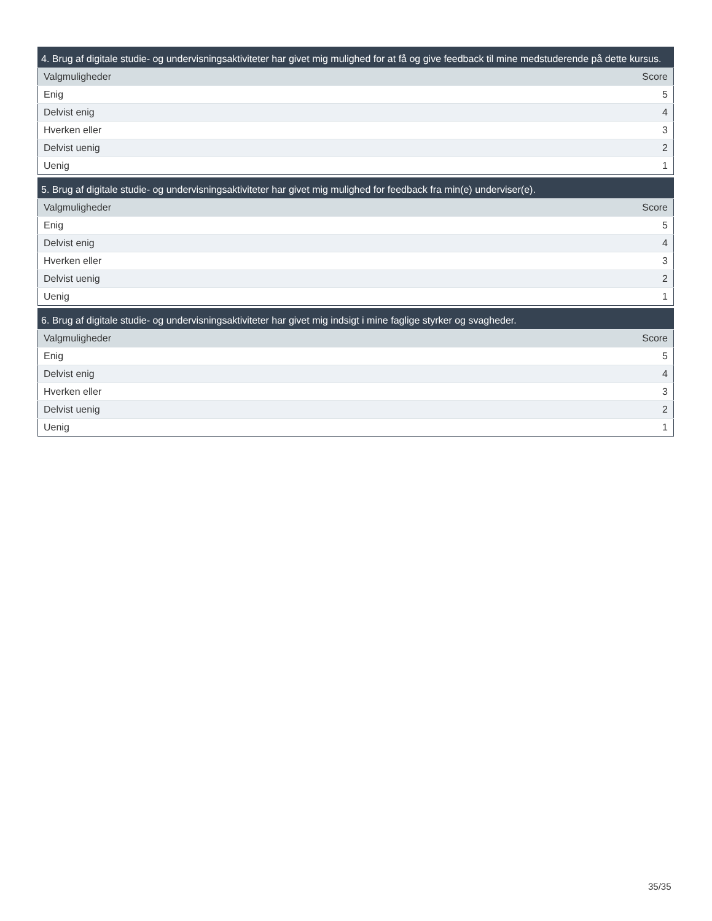| 4. Brug af digitale studie- og undervisningsaktiviteter har givet mig mulighed for at få og give feedback til mine medstuderende på dette kursus. | |
| --- | --- |
| Valgmuligheder | Score |
| Enig | 5 |
| Delvist enig | 4 |
| Hverken eller | 3 |
| Delvist uenig | 2 |
| Uenig | 1 |
| 5. Brug af digitale studie- og undervisningsaktiviteter har givet mig mulighed for feedback fra min(e) underviser(e). | |
| --- | --- |
| Valgmuligheder | Score |
| Enig | 5 |
| Delvist enig | 4 |
| Hverken eller | 3 |
| Delvist uenig | 2 |
| Uenig | 1 |
| 6. Brug af digitale studie- og undervisningsaktiviteter har givet mig indsigt i mine faglige styrker og svagheder. | |
| --- | --- |
| Valgmuligheder | Score |
| Enig | 5 |
| Delvist enig | 4 |
| Hverken eller | 3 |
| Delvist uenig | 2 |
| Uenig | 1 |
35/35